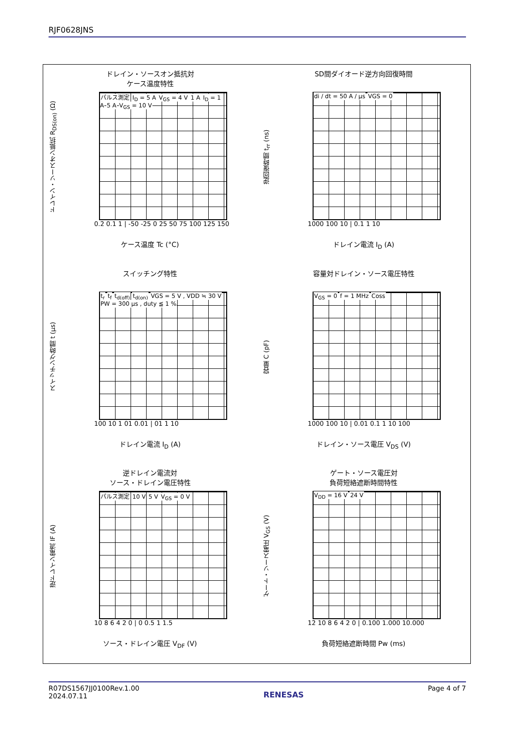RJF0628JNS
ドレイン・ソースオン抵抗対
ケース温度特性
ドレイン・ソースオン抵抗 R<sub>DS(on)</sub> (Ω)
パルス測定 I<sub>D</sub> = 5 A V<sub>GS</sub> = 4 V 1 A I<sub>D</sub> = 1 A 5 A V<sub>GS</sub> = 10 V
0.2 0.1 1 | -50 -25 0 25 50 75 100 125 150
ケース温度 Tc (°C)
SD間ダイオード逆方向回復時間
逆回復時間 t<sub>rr</sub> (ns)
di / dt = 50 A / μs VGS = 0
1000 100 10 | 0.1 1 10
ドレイン電流 I<sub>D</sub> (A)
スイッチング特性
スイッチング時間 t (μs)
t<sub>r</sub> t<sub>f</sub> t<sub>d(off)</sub> t<sub>d(on)</sub> VGS = 5 V , VDD ≒ 30 V PW = 300 μs , duty ≦ 1 %
100 10 1 01 0.01 | 01 1 10
ドレイン電流 I<sub>D</sub> (A)
容量対ドレイン・ソース電圧特性
容量 C (pF)
V<sub>GS</sub> = 0 f = 1 MHz Coss
1000 100 10 | 0.01 0.1 1 10 100
ドレイン・ソース電圧 V<sub>DS</sub> (V)
逆ドレイン電流対
ソース・ドレイン電圧特性
逆ドレイン電流 IF (A)
パルス測定 10 V 5 V V<sub>GS</sub> = 0 V
10 8 6 4 2 0 | 0 0.5 1 1.5
ソース・ドレイン電圧 V<sub>DF</sub> (V)
ゲート・ソース電圧対
負荷短絡遮断時間特性
ゲート・ソース電圧 V<sub>GS</sub> (V)
V<sub>DD</sub> = 16 V 24 V
12 10 8 6 4 2 0 | 0.100 1.000 10.000
負荷短絡遮断時間 Pw (ms)
R07DS1567JJ0100Rev.1.00
2024.07.11
RENESAS
Page 4 of 7